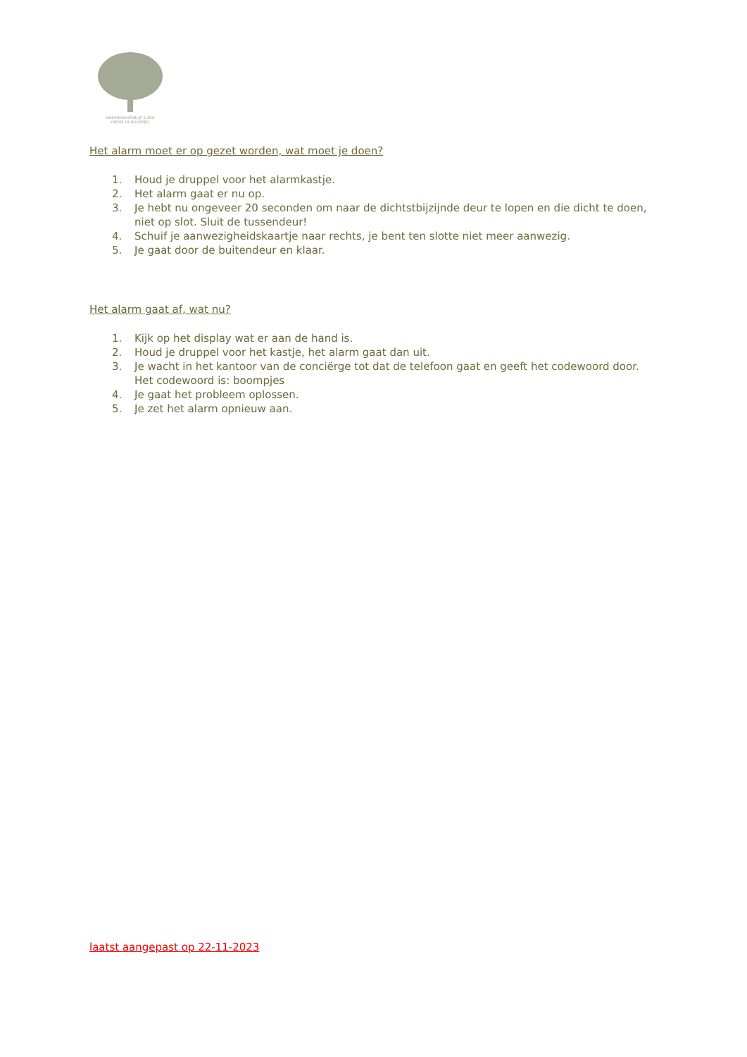KINDERDAGVERBLIJF & BSO
ONDER DE BOOMPJES
Het alarm moet er op gezet worden, wat moet je doen?
1. Houd je druppel voor het alarmkastje.
2. Het alarm gaat er nu op.
3. Je hebt nu ongeveer 20 seconden om naar de dichtstbijzijnde deur te lopen en die dicht te doen, niet op slot. Sluit de tussendeur!
4. Schuif je aanwezigheidskaartje naar rechts, je bent ten slotte niet meer aanwezig.
5. Je gaat door de buitendeur en klaar.
Het alarm gaat af, wat nu?
1. Kijk op het display wat er aan de hand is.
2. Houd je druppel voor het kastje, het alarm gaat dan uit.
3. Je wacht in het kantoor van de conciërge tot dat de telefoon gaat en geeft het codewoord door. Het codewoord is: boompjes
4. Je gaat het probleem oplossen.
5. Je zet het alarm opnieuw aan.
laatst aangepast op 22-11-2023